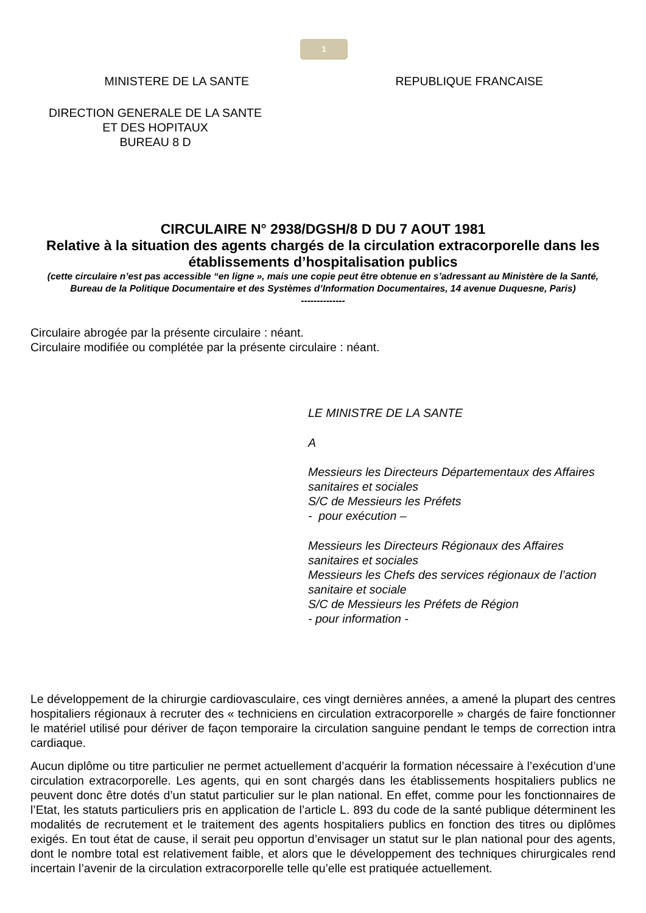1
MINISTERE DE LA SANTE REPUBLIQUE FRANCAISE
DIRECTION GENERALE DE LA SANTE
ET DES HOPITAUX
BUREAU 8 D
CIRCULAIRE N° 2938/DGSH/8 D DU 7 AOUT 1981
Relative à la situation des agents chargés de la circulation extracorporelle dans les établissements d’hospitalisation publics
(cette circulaire n’est pas accessible “en ligne », mais une copie peut être obtenue en s’adressant au Ministère de la Santé, Bureau de la Politique Documentaire et des Systèmes d’Information Documentaires, 14 avenue Duquesne, Paris)
--------------
Circulaire abrogée par la présente circulaire : néant.
Circulaire modifiée ou complétée par la présente circulaire : néant.
LE MINISTRE DE LA SANTE
A
Messieurs les Directeurs Départementaux des Affaires sanitaires et sociales
S/C de Messieurs les Préfets
- pour exécution –
Messieurs les Directeurs Régionaux des Affaires sanitaires et sociales
Messieurs les Chefs des services régionaux de l’action sanitaire et sociale
S/C de Messieurs les Préfets de Région
- pour information -
Le développement de la chirurgie cardiovasculaire, ces vingt dernières années, a amené la plupart des centres hospitaliers régionaux à recruter des « techniciens en circulation extracorporelle » chargés de faire fonctionner le matériel utilisé pour dériver de façon temporaire la circulation sanguine pendant le temps de correction intra cardiaque.
Aucun diplôme ou titre particulier ne permet actuellement d’acquérir la formation nécessaire à l’exécution d’une circulation extracorporelle. Les agents, qui en sont chargés dans les établissements hospitaliers publics ne peuvent donc être dotés d’un statut particulier sur le plan national. En effet, comme pour les fonctionnaires de l’Etat, les statuts particuliers pris en application de l’article L. 893 du code de la santé publique déterminent les modalités de recrutement et le traitement des agents hospitaliers publics en fonction des titres ou diplômes exigés. En tout état de cause, il serait peu opportun d’envisager un statut sur le plan national pour des agents, dont le nombre total est relativement faible, et alors que le développement des techniques chirurgicales rend incertain l’avenir de la circulation extracorporelle telle qu’elle est pratiquée actuellement.